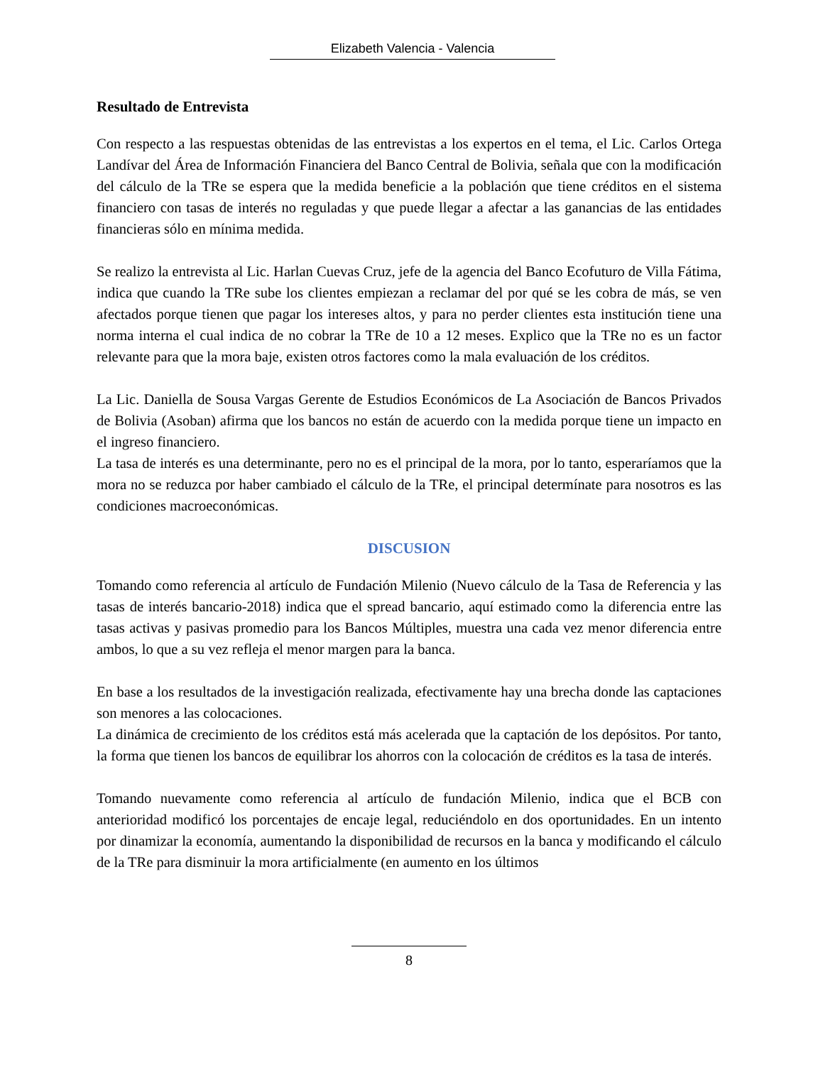Elizabeth Valencia - Valencia
Resultado de Entrevista
Con respecto a las respuestas obtenidas de las entrevistas a los expertos en el tema, el Lic. Carlos Ortega Landívar del Área de Información Financiera del Banco Central de Bolivia, señala que con la modificación del cálculo de la TRe se espera que la medida beneficie a la población que tiene créditos en el sistema financiero con tasas de interés no reguladas y que puede llegar a afectar a las ganancias de las entidades financieras sólo en mínima medida.
Se realizo la entrevista al Lic. Harlan Cuevas Cruz, jefe de la agencia del Banco Ecofuturo de Villa Fátima, indica que cuando la TRe sube los clientes empiezan a reclamar del por qué se les cobra de más, se ven afectados porque tienen que pagar los intereses altos, y para no perder clientes esta institución tiene una norma interna el cual indica de no cobrar la TRe de 10 a 12 meses. Explico que la TRe no es un factor relevante para que la mora baje, existen otros factores como la mala evaluación de los créditos.
La Lic. Daniella de Sousa Vargas Gerente de Estudios Económicos de La Asociación de Bancos Privados de Bolivia (Asoban) afirma que los bancos no están de acuerdo con la medida porque tiene un impacto en el ingreso financiero.
La tasa de interés es una determinante, pero no es el principal de la mora, por lo tanto, esperaríamos que la mora no se reduzca por haber cambiado el cálculo de la TRe, el principal determínate para nosotros es las condiciones macroeconómicas.
DISCUSION
Tomando como referencia al artículo de Fundación Milenio (Nuevo cálculo de la Tasa de Referencia y las tasas de interés bancario-2018) indica que el spread bancario, aquí estimado como la diferencia entre las tasas activas y pasivas promedio para los Bancos Múltiples, muestra una cada vez menor diferencia entre ambos, lo que a su vez refleja el menor margen para la banca.
En base a los resultados de la investigación realizada, efectivamente hay una brecha donde las captaciones son menores a las colocaciones.
La dinámica de crecimiento de los créditos está más acelerada que la captación de los depósitos. Por tanto, la forma que tienen los bancos de equilibrar los ahorros con la colocación de créditos es la tasa de interés.
Tomando nuevamente como referencia al artículo de fundación Milenio, indica que el BCB con anterioridad modificó los porcentajes de encaje legal, reduciéndolo en dos oportunidades. En un intento por dinamizar la economía, aumentando la disponibilidad de recursos en la banca y modificando el cálculo de la TRe para disminuir la mora artificialmente (en aumento en los últimos
8